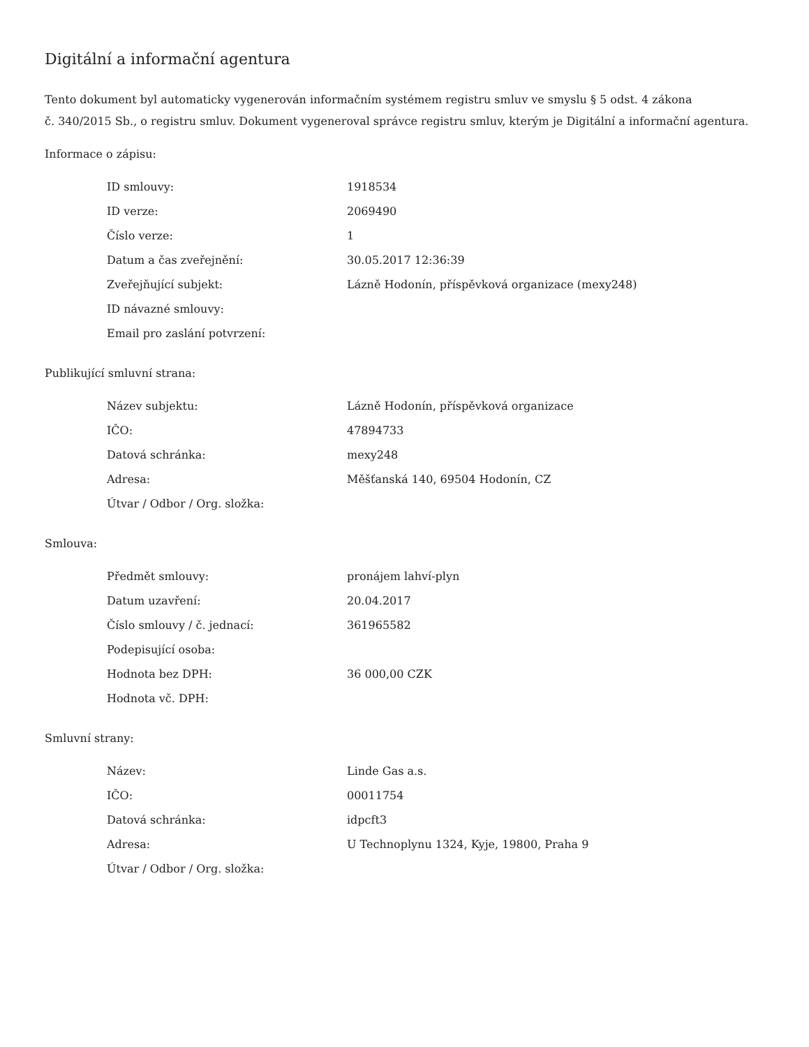Digitální a informační agentura
Tento dokument byl automaticky vygenerován informačním systémem registru smluv ve smyslu § 5 odst. 4 zákona
č. 340/2015 Sb., o registru smluv. Dokument vygeneroval správce registru smluv, kterým je Digitální a informační agentura.
Informace o zápisu:
| ID smlouvy: | 1918534 |
| ID verze: | 2069490 |
| Číslo verze: | 1 |
| Datum a čas zveřejnění: | 30.05.2017 12:36:39 |
| Zveřejňující subjekt: | Lázně Hodonín, příspěvková organizace (mexy248) |
| ID návazné smlouvy: | |
| Email pro zaslání potvrzení: | |
Publikující smluvní strana:
| Název subjektu: | Lázně Hodonín, příspěvková organizace |
| IČO: | 47894733 |
| Datová schránka: | mexy248 |
| Adresa: | Měšťanská 140, 69504 Hodonín, CZ |
| Útvar / Odbor / Org. složka: | |
Smlouva:
| Předmět smlouvy: | pronájem lahví-plyn |
| Datum uzavření: | 20.04.2017 |
| Číslo smlouvy / č. jednací: | 361965582 |
| Podepisující osoba: | |
| Hodnota bez DPH: | 36 000,00 CZK |
| Hodnota vč. DPH: | |
Smluvní strany:
| Název: | Linde Gas a.s. |
| IČO: | 00011754 |
| Datová schránka: | idpcft3 |
| Adresa: | U Technoplynu 1324, Kyje, 19800, Praha 9 |
| Útvar / Odbor / Org. složka: | |